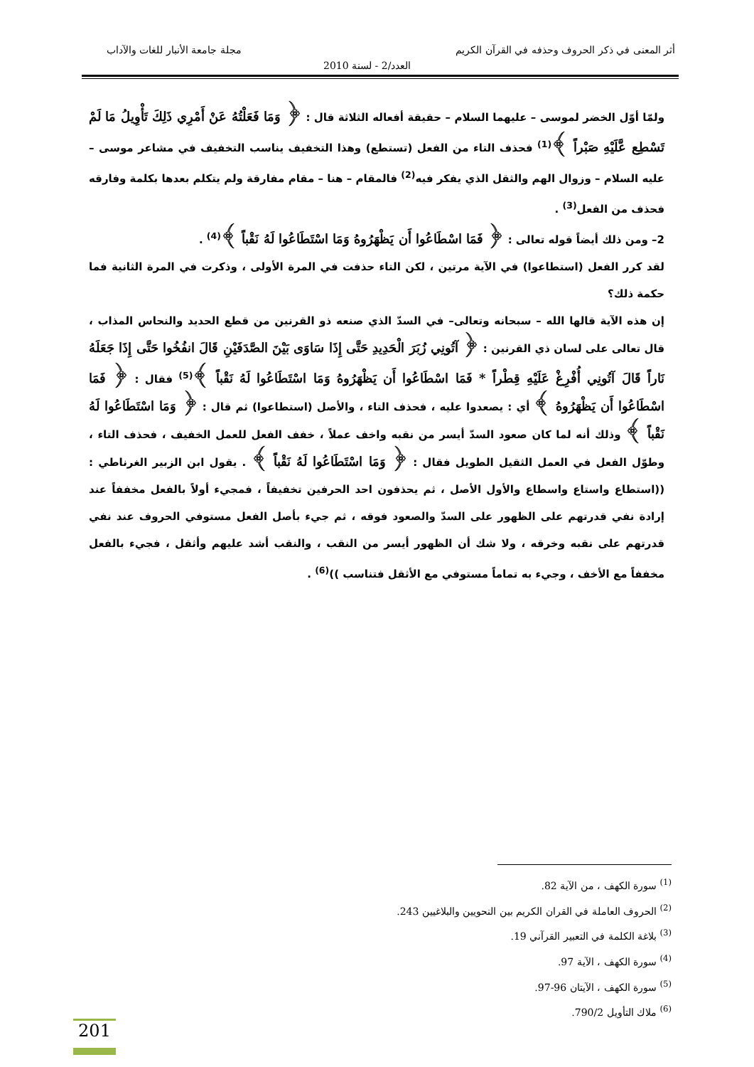أثر المعنى في ذكر الحروف وحذفه في القرآن الكريم مجلة جامعة الأنبار للغات والآداب
العدد/2 - لسنة 2010
ولمّا أوّل الخضر لموسى – عليهما السلام – حقيقة أفعاله الثلاثة قال : ﴿ وَمَا فَعَلْتُهُ عَنْ أَمْرِي ذَلِكَ تَأْوِيلُ مَا لَمْ تَسْطِع عَّلَيْهِ صَبْراً ﴾<sup>(1)</sup> فحذف التاء من الفعل (تستطع) وهذا التخفيف يناسب التخفيف في مشاعر موسى – عليه السلام – وزوال الهم والثقل الذي يفكر فيه<sup>(2)</sup> فالمقام – هنا – مقام مفارقة ولم يتكلم بعدها بكلمة وفارقه فحذف من الفعل<sup>(3)</sup> .
2– ومن ذلك أيضاً قوله تعالى : ﴿ فَمَا اسْطَاعُوا أَن يَظْهَرُوهُ وَمَا اسْتَطَاعُوا لَهُ نَقْباً ﴾<sup>(4)</sup> .
لقد كرر الفعل (استطاعوا) في الآية مرتين ، لكن التاء حذفت في المرة الأولى ، وذكرت في المرة الثانية فما حكمة ذلك؟
إن هذه الآية قالها الله – سبحانه وتعالى– في السدّ الذي صنعه ذو القرنين من قطع الحديد والنحاس المذاب ، قال تعالى على لسان ذي القرنين : ﴿ آتُونِي زُبَرَ الْحَدِيدِ حَتَّى إِذَا سَاوَى بَيْنَ الصَّدَفَيْنِ قَالَ انفُخُوا حَتَّى إِذَا جَعَلَهُ نَاراً قَالَ آتُونِي أُفْرِغْ عَلَيْهِ قِطْراً * فَمَا اسْطَاعُوا أَن يَظْهَرُوهُ وَمَا اسْتَطَاعُوا لَهُ نَقْباً ﴾<sup>(5)</sup> فقال : ﴿ فَمَا اسْطَاعُوا أَن يَظْهَرُوهُ ﴾ أي : يصعدوا عليه ، فحذف التاء ، والأصل (استطاعوا) ثم قال : ﴿ وَمَا اسْتَطَاعُوا لَهُ نَقْباً ﴾ وذلك أنه لما كان صعود السدّ أيسر من نقبه واخف عملاً ، خفف الفعل للعمل الخفيف ، فحذف التاء ، وطوّل الفعل في العمل الثقيل الطويل فقال : ﴿ وَمَا اسْتَطَاعُوا لَهُ نَقْباً ﴾ . يقول ابن الزبير الغرناطي :((استطاع واستاع واسطاع والأول الأصل ، ثم يحذفون احد الحرفين تخفيفاً ، فمجيء أولاً بالفعل مخففاً عند إرادة نفي قدرتهم على الظهور على السدّ والصعود فوقه ، ثم جيء بأصل الفعل مستوفي الحروف عند نفي قدرتهم على نقبه وخرقه ، ولا شك أن الظهور أيسر من النقب ، والنقب أشد عليهم وأثقل ، فجيء بالفعل مخففاً مع الأخف ، وجيء به تماماً مستوفي مع الأثقل فتناسب ))<sup>(6)</sup> .
<sup>(1)</sup> سورة الكهف ، من الآية 82.
<sup>(2)</sup> الحروف العاملة في القران الكريم بين النحويين والبلاغيين 243.
<sup>(3)</sup> بلاغة الكلمة في التعبير القرآني 19.
<sup>(4)</sup> سورة الكهف ، الآية 97.
<sup>(5)</sup> سورة الكهف ، الآيتان 96-97.
<sup>(6)</sup> ملاك التأويل 790/2.
201